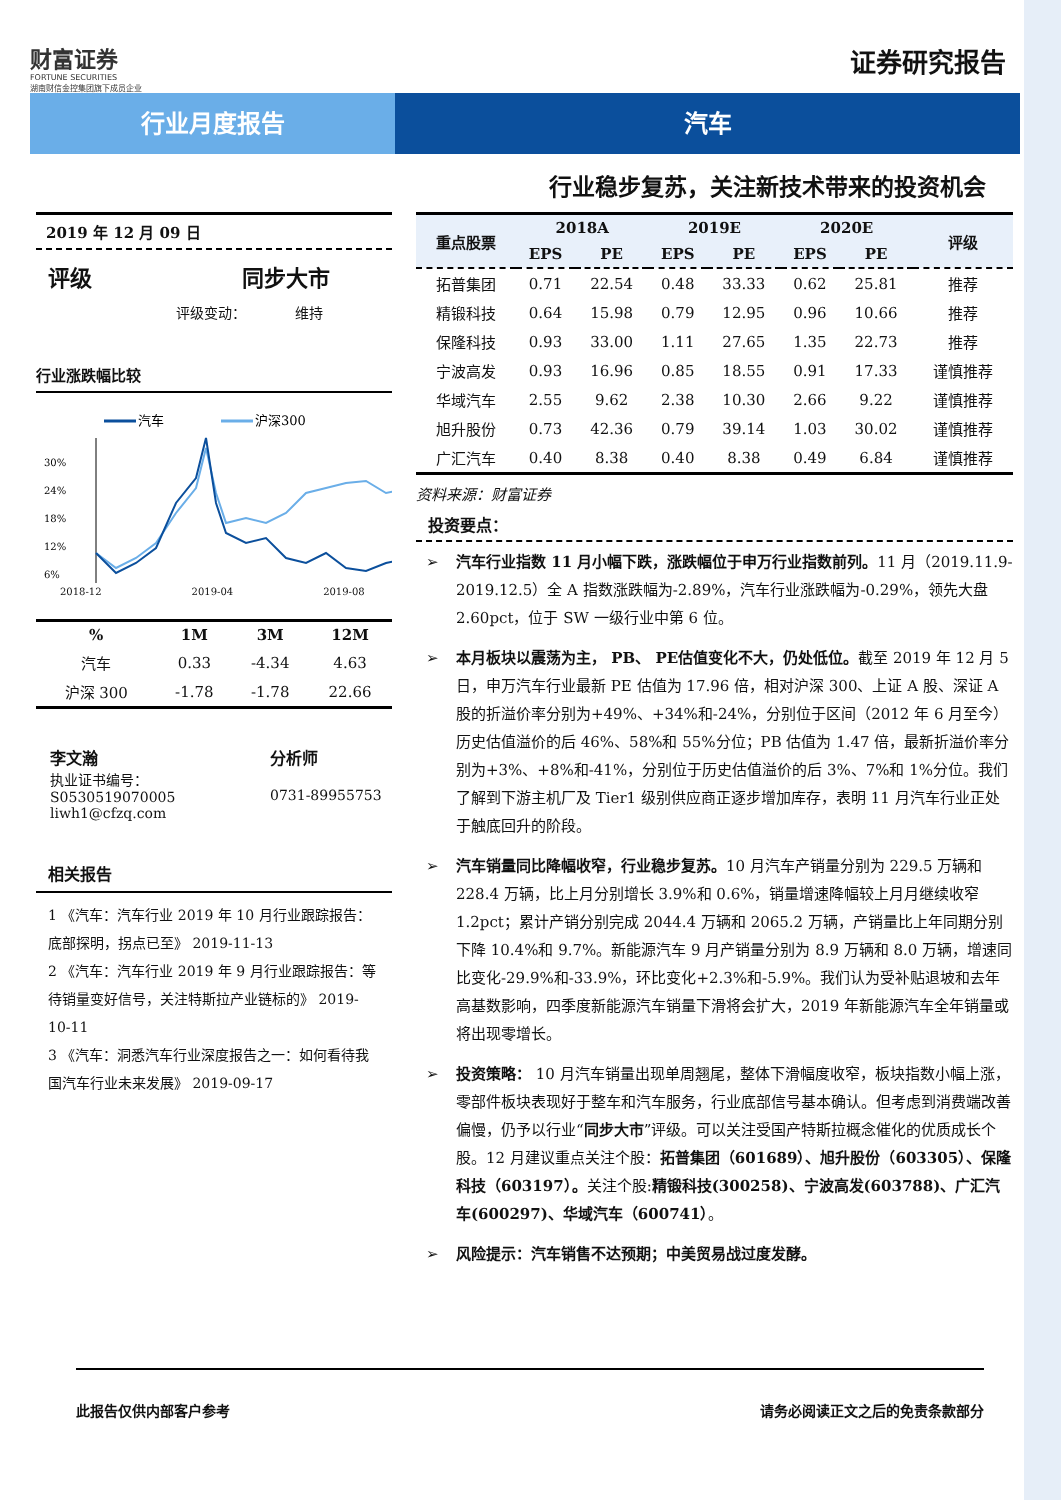财富证券
FORTUNE SECURITIES
湖南财信金控集团旗下成员企业
证券研究报告
行业月度报告 汽车
行业稳步复苏，关注新技术带来的投资机会
2019 年 12 月 09 日
评级 同步大市
评级变动： 维持
行业涨跌幅比较
汽车
沪深300
30%
24%
18%
12%
6%
2018-12 2019-04 2019-08
| % | 1M | 3M | 12M |
| --- | --- | --- | --- |
| 汽车 | 0.33 | -4.34 | 4.63 |
| 沪深 300 | -1.78 | -1.78 | 22.66 |
李文瀚
执业证书编号：S0530519070005
liwh1@cfzq.com
分析师
0731-89955753
相关报告
1 《汽车：汽车行业 2019 年 10 月行业跟踪报告：底部探明，拐点已至》 2019-11-13
2 《汽车：汽车行业 2019 年 9 月行业跟踪报告：等待销量变好信号，关注特斯拉产业链标的》 2019-10-11
3 《汽车：洞悉汽车行业深度报告之一：如何看待我国汽车行业未来发展》 2019-09-17
| 重点股票 | 2018A | | 2019E | | 2020E | | 评级 |
| --- | --- | --- | --- | --- | --- | --- | --- |
| | EPS | PE | EPS | PE | EPS | PE | |
| 拓普集团 | 0.71 | 22.54 | 0.48 | 33.33 | 0.62 | 25.81 | 推荐 |
| 精锻科技 | 0.64 | 15.98 | 0.79 | 12.95 | 0.96 | 10.66 | 推荐 |
| 保隆科技 | 0.93 | 33.00 | 1.11 | 27.65 | 1.35 | 22.73 | 推荐 |
| 宁波高发 | 0.93 | 16.96 | 0.85 | 18.55 | 0.91 | 17.33 | 谨慎推荐 |
| 华域汽车 | 2.55 | 9.62 | 2.38 | 10.30 | 2.66 | 9.22 | 谨慎推荐 |
| 旭升股份 | 0.73 | 42.36 | 0.79 | 39.14 | 1.03 | 30.02 | 谨慎推荐 |
| 广汇汽车 | 0.40 | 8.38 | 0.40 | 8.38 | 0.49 | 6.84 | 谨慎推荐 |
资料来源：财富证券
投资要点：
➢ 汽车行业指数 11 月小幅下跌，涨跌幅位于申万行业指数前列。11 月（2019.11.9-2019.12.5）全 A 指数涨跌幅为-2.89%，汽车行业涨跌幅为-0.29%，领先大盘 2.60pct，位于 SW 一级行业中第 6 位。
➢ 本月板块以震荡为主， PB、 PE估值变化不大，仍处低位。截至 2019 年 12 月 5 日，申万汽车行业最新 PE 估值为 17.96 倍，相对沪深 300、上证 A 股、深证 A 股的折溢价率分别为+49%、+34%和-24%，分别位于区间（2012 年 6 月至今）历史估值溢价的后 46%、58%和 55%分位；PB 估值为 1.47 倍，最新折溢价率分别为+3%、+8%和-41%，分别位于历史估值溢价的后 3%、7%和 1%分位。我们了解到下游主机厂及 Tier1 级别供应商正逐步增加库存，表明 11 月汽车行业正处于触底回升的阶段。
➢ 汽车销量同比降幅收窄，行业稳步复苏。10 月汽车产销量分别为 229.5 万辆和 228.4 万辆，比上月分别增长 3.9%和 0.6%，销量增速降幅较上月月继续收窄 1.2pct；累计产销分别完成 2044.4 万辆和 2065.2 万辆，产销量比上年同期分别下降 10.4%和 9.7%。新能源汽车 9 月产销量分别为 8.9 万辆和 8.0 万辆，增速同比变化-29.9%和-33.9%，环比变化+2.3%和-5.9%。我们认为受补贴退坡和去年高基数影响，四季度新能源汽车销量下滑将会扩大，2019 年新能源汽车全年销量或将出现零增长。
➢ 投资策略： 10 月汽车销量出现单周翘尾，整体下滑幅度收窄，板块指数小幅上涨，零部件板块表现好于整车和汽车服务，行业底部信号基本确认。但考虑到消费端改善偏慢，仍予以行业“同步大市”评级。可以关注受国产特斯拉概念催化的优质成长个股。12 月建议重点关注个股：拓普集团（601689）、旭升股份（603305）、保隆科技（603197）。关注个股:精锻科技(300258)、宁波高发(603788)、广汇汽车(600297)、华域汽车（600741）。
➢ 风险提示：汽车销售不达预期；中美贸易战过度发酵。
此报告仅供内部客户参考 请务必阅读正文之后的免责条款部分